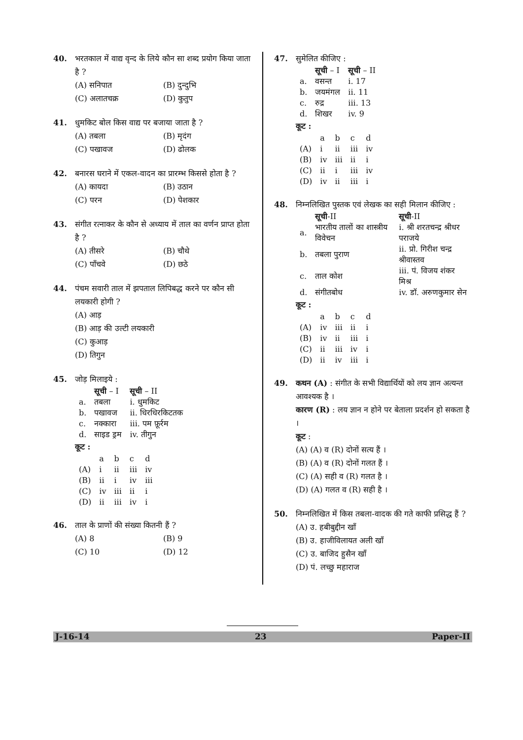40. भरतकाल में वाद्य वृन्द के लिये कौन सा शब्द प्रयोग किया जाता है ?
(A) सनिपात (B) दुन्दुभि (C) अलातचक्र (D) कुतुप
41. धुमकिट बोल किस वाद्य पर बजाया जाता है ?
(A) तबला (B) मृदंग (C) पखावज (D) ढोलक
42. बनारस घराने में एकल-वादन का प्रारम्भ किससे होता है ?
(A) कायदा (B) उठान (C) परन (D) पेशकार
43. संगीत रत्नाकर के कौन से अध्याय में ताल का वर्णन प्राप्त होता है ?
(A) तीसरे (B) चौथे (C) पाँचवे (D) छठे
44. पंचम सवारी ताल में झपताल लिपिबद्ध करने पर कौन सी लयकारी होगी ?
(A) आड़
(B) आड़ की उल्टी लयकारी
(C) कुआड़
(D) तिगुन
45. जोड़ मिलाइये :
| | सूची – I | सूची – II |
| a. | तबला | i. धुमकिट |
| b. | पखावज | ii. धिरधिरकिटतक |
| c. | नक्कारा | iii. पम फ़ूर्रम |
| d. | साइड ड्रम | iv. तीगुन |
कूट :
| | a | b | c | d |
| (A) | i | ii | iii | iv |
| (B) | ii | i | iv | iii |
| (C) | iv | iii | ii | i |
| (D) | ii | iii | iv | i |
46. ताल के प्राणों की संख्या कितनी हैं ?
(A) 8 (B) 9 (C) 10 (D) 12
47. सुमेलित कीजिए :
| | सूची – I | सूची – II |
| a. | वसन्त | i. 17 |
| b. | जयमंगल | ii. 11 |
| c. | रुद्र | iii. 13 |
| d. | शिखर | iv. 9 |
कूट :
| | a | b | c | d |
| (A) | i | ii | iii | iv |
| (B) | iv | iii | ii | i |
| (C) | ii | i | iii | iv |
| (D) | iv | ii | iii | i |
48. निम्नलिखित पुस्तक एवं लेखक का सही मिलान कीजिए :
| | सूची -II | सूची -II |
| a. | भारतीय तालों का शास्त्रीय विवेचन | i. श्री शरतचन्द्र श्रीधर पराजये |
| b. | तबला पुराण | ii. प्रो. गिरीश चन्द्र श्रीवास्तव |
| c. | ताल कोश | iii. पं. विजय शंकर मिश्र |
| d. | संगीतबोध | iv. डॉ. अरुणकुमार सेन |
कूट :
| | a | b | c | d |
| (A) | iv | iii | ii | i |
| (B) | iv | ii | iii | i |
| (C) | ii | iii | iv | i |
| (D) | ii | iv | iii | i |
49. कथन (A) : संगीत के सभी विद्यार्थियों को लय ज्ञान अत्यन्त आवश्यक है ।
कारण (R) : लय ज्ञान न होने पर बेताला प्रदर्शन हो सकता है ।
कूट :
(A) (A) व (R) दोनों सत्य हैं ।
(B) (A) व (R) दोनों गलत हैं ।
(C) (A) सही व (R) गलत है ।
(D) (A) गलत व (R) सही है ।
50. निम्नलिखित में किस तबला-वादक की गते काफी प्रसिद्ध हैं ?
(A) उ. हबीबुद्दीन खाँ
(B) उ. हाजीविलायत अली खाँ
(C) उ. बाजिद हुसैन खाँ
(D) पं. लच्छु महाराज
J-16-14 23 Paper-II